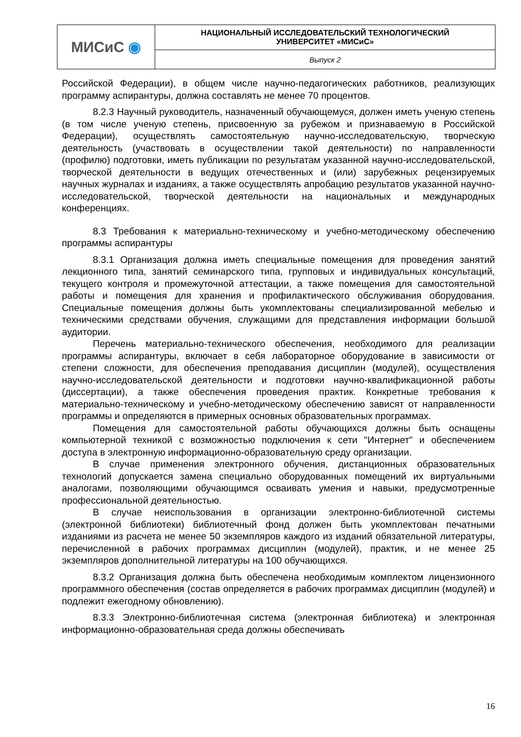| МИСиС ◉ | НАЦИОНАЛЬНЫЙ ИССЛЕДОВАТЕЛЬСКИЙ ТЕХНОЛОГИЧЕСКИЙ УНИВЕРСИТЕТ «МИСиС» |
| | Выпуск 2 |
Российской Федерации), в общем числе научно-педагогических работников, реализующих программу аспирантуры, должна составлять не менее 70 процентов.
8.2.3 Научный руководитель, назначенный обучающемуся, должен иметь ученую степень (в том числе ученую степень, присвоенную за рубежом и признаваемую в Российской Федерации), осуществлять самостоятельную научно-исследовательскую, творческую деятельность (участвовать в осуществлении такой деятельности) по направленности (профилю) подготовки, иметь публикации по результатам указанной научно-исследовательской, творческой деятельности в ведущих отечественных и (или) зарубежных рецензируемых научных журналах и изданиях, а также осуществлять апробацию результатов указанной научно-исследовательской, творческой деятельности на национальных и международных конференциях.
8.3 Требования к материально-техническому и учебно-методическому обеспечению программы аспирантуры
8.3.1 Организация должна иметь специальные помещения для проведения занятий лекционного типа, занятий семинарского типа, групповых и индивидуальных консультаций, текущего контроля и промежуточной аттестации, а также помещения для самостоятельной работы и помещения для хранения и профилактического обслуживания оборудования. Специальные помещения должны быть укомплектованы специализированной мебелью и техническими средствами обучения, служащими для представления информации большой аудитории.
Перечень материально-технического обеспечения, необходимого для реализации программы аспирантуры, включает в себя лабораторное оборудование в зависимости от степени сложности, для обеспечения преподавания дисциплин (модулей), осуществления научно-исследовательской деятельности и подготовки научно-квалификационной работы (диссертации), а также обеспечения проведения практик. Конкретные требования к материально-техническому и учебно-методическому обеспечению зависят от направленности программы и определяются в примерных основных образовательных программах.
Помещения для самостоятельной работы обучающихся должны быть оснащены компьютерной техникой с возможностью подключения к сети "Интернет" и обеспечением доступа в электронную информационно-образовательную среду организации.
В случае применения электронного обучения, дистанционных образовательных технологий допускается замена специально оборудованных помещений их виртуальными аналогами, позволяющими обучающимся осваивать умения и навыки, предусмотренные профессиональной деятельностью.
В случае неиспользования в организации электронно-библиотечной системы (электронной библиотеки) библиотечный фонд должен быть укомплектован печатными изданиями из расчета не менее 50 экземпляров каждого из изданий обязательной литературы, перечисленной в рабочих программах дисциплин (модулей), практик, и не менее 25 экземпляров дополнительной литературы на 100 обучающихся.
8.3.2 Организация должна быть обеспечена необходимым комплектом лицензионного программного обеспечения (состав определяется в рабочих программах дисциплин (модулей) и подлежит ежегодному обновлению).
8.3.3 Электронно-библиотечная система (электронная библиотека) и электронная информационно-образовательная среда должны обеспечивать
16